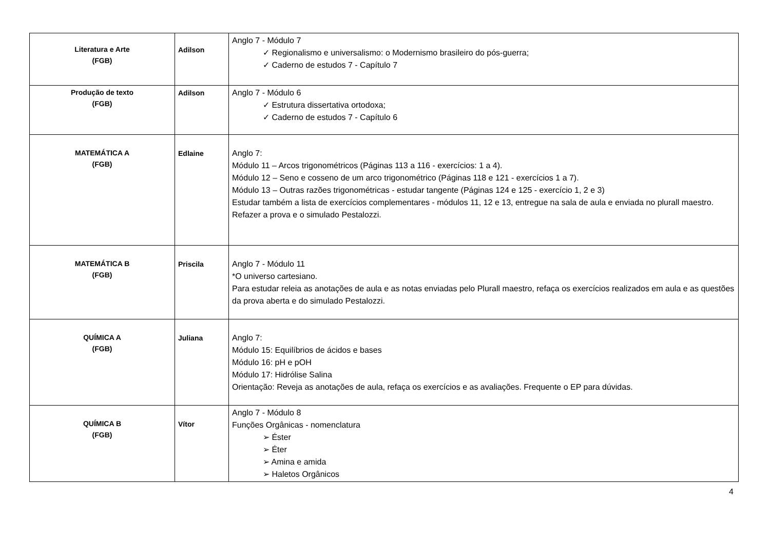| Literatura e Arte (FGB) | Adilson | Anglo 7 - Módulo 7 ✓ Regionalismo e universalismo: o Modernismo brasileiro do pós-guerra; ✓ Caderno de estudos 7 - Capítulo 7 |
| Produção de texto (FGB) | Adilson | Anglo 7 - Módulo 6 ✓ Estrutura dissertativa ortodoxa; ✓ Caderno de estudos 7 - Capítulo 6 |
| MATEMÁTICA A (FGB) | Edlaine | Anglo 7: Módulo 11 – Arcos trigonométricos (Páginas 113 a 116 - exercícios: 1 a 4). Módulo 12 – Seno e cosseno de um arco trigonométrico (Páginas 118 e 121 - exercícios 1 a 7). Módulo 13 – Outras razões trigonométricas - estudar tangente (Páginas 124 e 125 - exercício 1, 2 e 3) Estudar também a lista de exercícios complementares - módulos 11, 12 e 13, entregue na sala de aula e enviada no plurall maestro. Refazer a prova e o simulado Pestalozzi. |
| MATEMÁTICA B (FGB) | Priscila | Anglo 7 - Módulo 11 *O universo cartesiano. Para estudar releia as anotações de aula e as notas enviadas pelo Plurall maestro, refaça os exercícios realizados em aula e as questões da prova aberta e do simulado Pestalozzi. |
| QUÍMICA A (FGB) | Juliana | Anglo 7: Módulo 15: Equilíbrios de ácidos e bases Módulo 16: pH e pOH Módulo 17: Hidrólise Salina Orientação: Reveja as anotações de aula, refaça os exercícios e as avaliações. Frequente o EP para dúvidas. |
| QUÍMICA B (FGB) | Vítor | Anglo 7 - Módulo 8 Funções Orgânicas - nomenclatura ➢ Éster ➢ Éter ➢ Amina e amida ➢ Haletos Orgânicos |
4